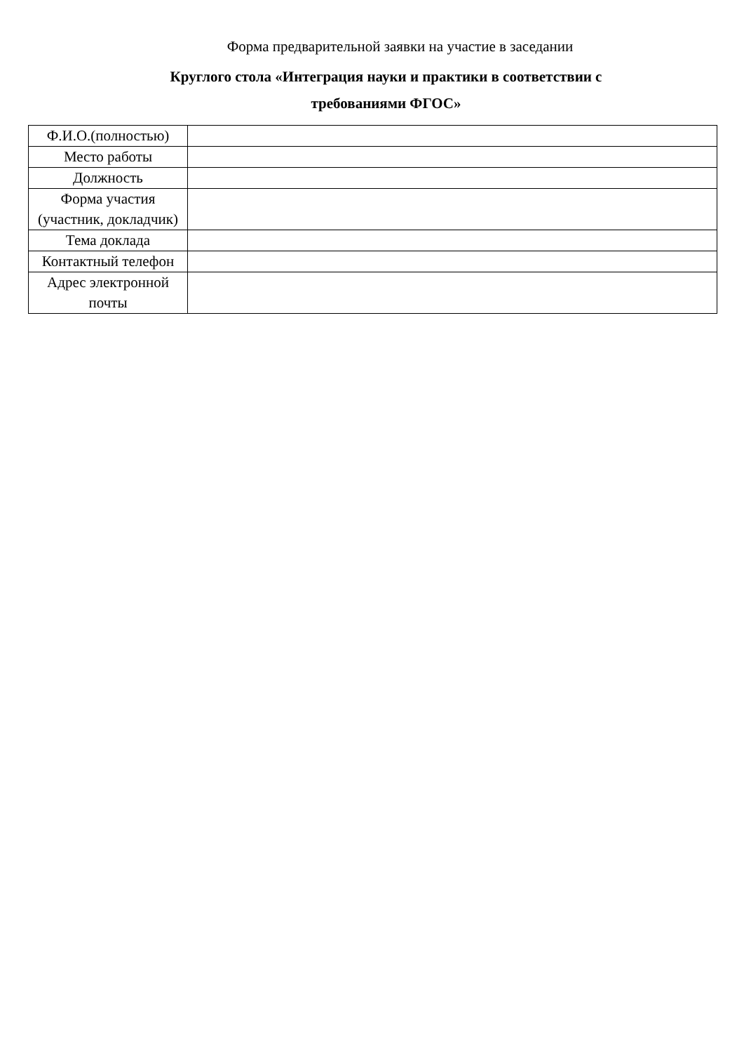Форма предварительной заявки на участие в заседании
Круглого стола «Интеграция науки и практики в соответствии с
требованиями ФГОС»
| Ф.И.О.(полностью) | |
| Место работы | |
| Должность | |
| Форма участия (участник, докладчик) | |
| Тема доклада | |
| Контактный телефон | |
| Адрес электронной почты | |